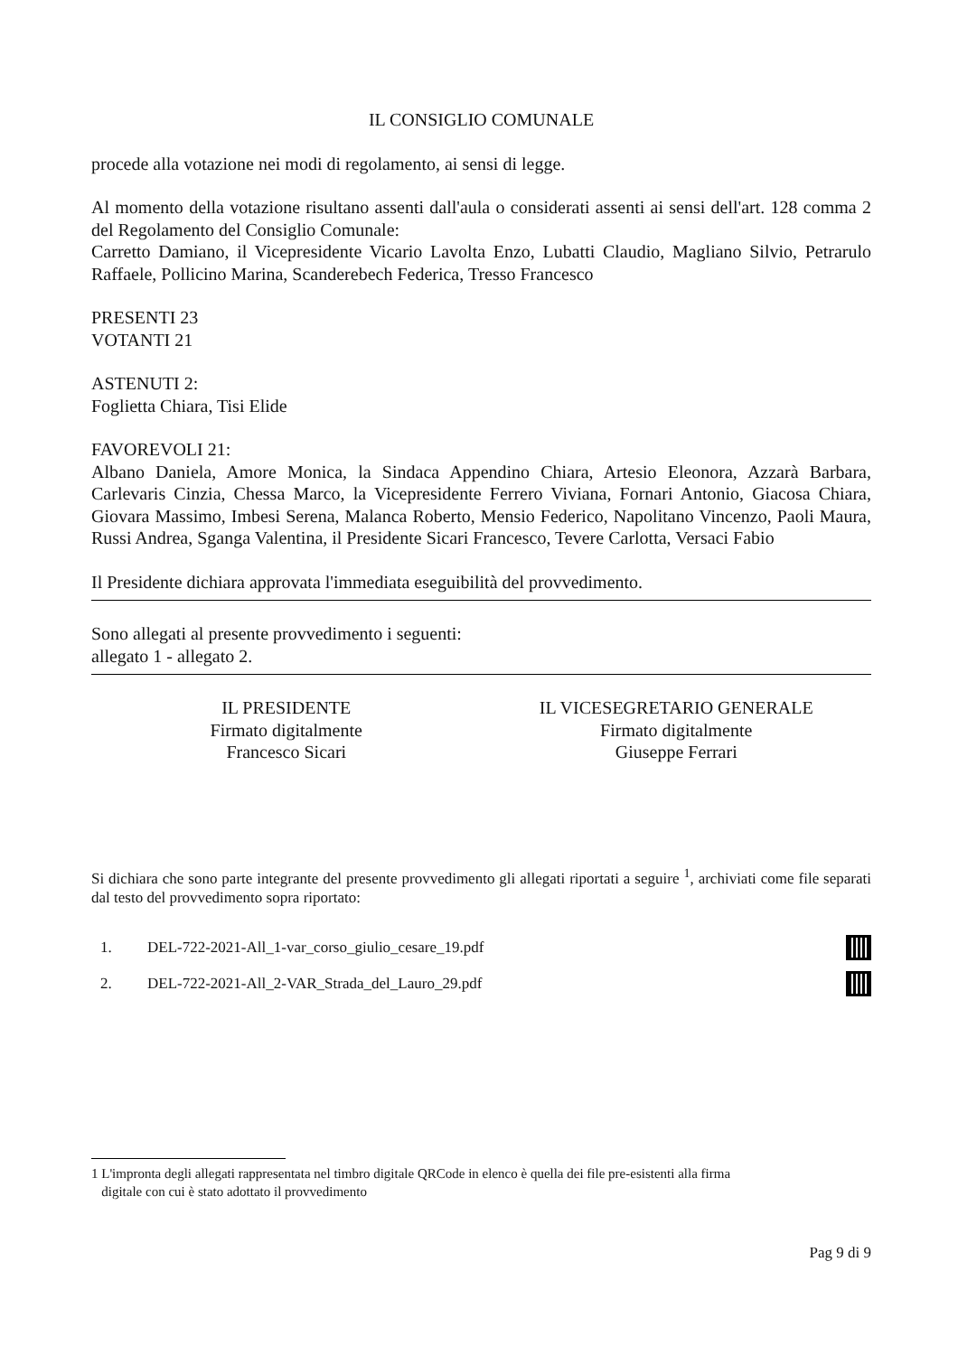IL CONSIGLIO COMUNALE
procede alla votazione nei modi di regolamento, ai sensi di legge.
Al momento della votazione risultano assenti dall'aula o considerati assenti ai sensi dell'art. 128 comma 2 del Regolamento del Consiglio Comunale:
Carretto Damiano, il Vicepresidente Vicario Lavolta Enzo, Lubatti Claudio, Magliano Silvio, Petrarulo Raffaele, Pollicino Marina, Scanderebech Federica, Tresso Francesco
PRESENTI 23
VOTANTI 21
ASTENUTI 2:
Foglietta Chiara, Tisi Elide
FAVOREVOLI 21:
Albano Daniela, Amore Monica, la Sindaca Appendino Chiara, Artesio Eleonora, Azzarà Barbara, Carlevaris Cinzia, Chessa Marco, la Vicepresidente Ferrero Viviana, Fornari Antonio, Giacosa Chiara, Giovara Massimo, Imbesi Serena, Malanca Roberto, Mensio Federico, Napolitano Vincenzo, Paoli Maura, Russi Andrea, Sganga Valentina, il Presidente Sicari Francesco, Tevere Carlotta, Versaci Fabio
Il Presidente dichiara approvata l'immediata eseguibilità del provvedimento.
Sono allegati al presente provvedimento i seguenti:
allegato 1 - allegato 2.
IL PRESIDENTE
Firmato digitalmente
Francesco Sicari
IL VICESEGRETARIO GENERALE
Firmato digitalmente
Giuseppe Ferrari
Si dichiara che sono parte integrante del presente provvedimento gli allegati riportati a seguire <sup>1</sup>, archiviati come file separati dal testo del provvedimento sopra riportato:
1. DEL-722-2021-All_1-var_corso_giulio_cesare_19.pdf
2. DEL-722-2021-All_2-VAR_Strada_del_Lauro_29.pdf
1 L'impronta degli allegati rappresentata nel timbro digitale QRCode in elenco è quella dei file pre-esistenti alla firma
digitale con cui è stato adottato il provvedimento
Pag 9 di 9